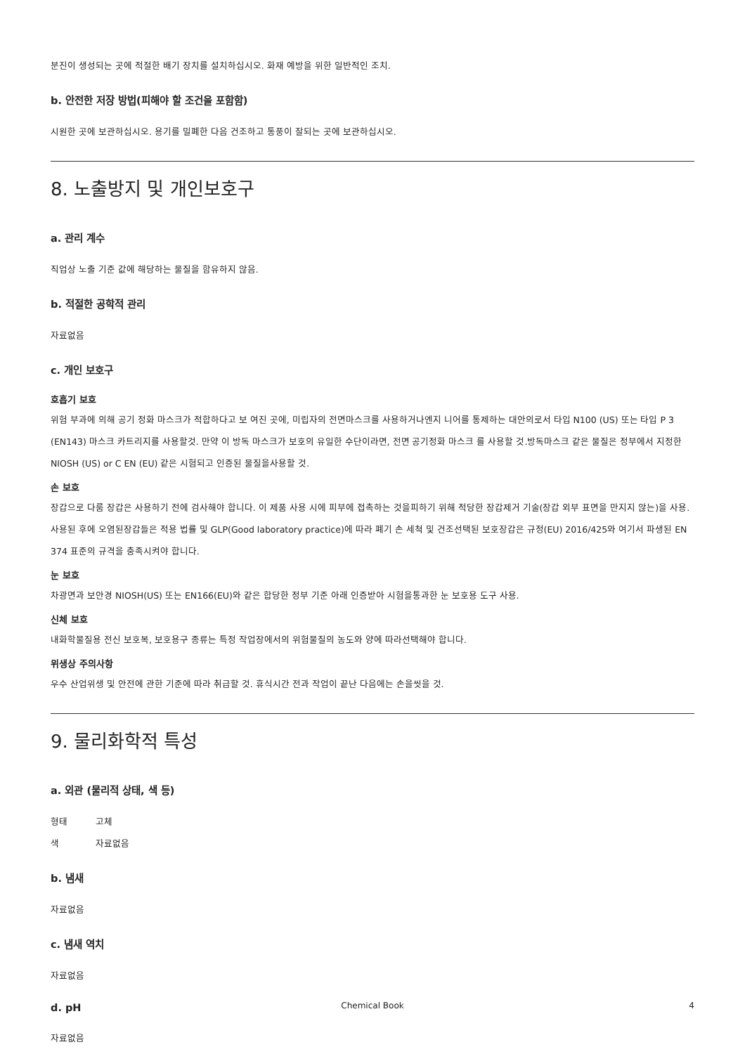분진이 생성되는 곳에 적절한 배기 장치를 설치하십시오. 화재 예방을 위한 일반적인 조치.
b. 안전한 저장 방법(피해야 할 조건을 포함함)
시원한 곳에 보관하십시오. 용기를 밀폐한 다음 건조하고 통풍이 잘되는 곳에 보관하십시오.
8. 노출방지 및 개인보호구
a. 관리 계수
직업상 노출 기준 값에 해당하는 물질을 함유하지 않음.
b. 적절한 공학적 관리
자료없음
c. 개인 보호구
호흡기 보호
위험 부과에 의해 공기 정화 마스크가 적합하다고 보 여진 곳에, 미립자의 전면마스크를 사용하거나엔지 니어를 통제하는 대안의로서 타입 N100 (US) 또는 타입 P 3 (EN143) 마스크 카트리지를 사용할것. 만약 이 방독 마스크가 보호의 유일한 수단이라면, 전면 공기정화 마스크 를 사용할 것.방독마스크 같은 물질은 정부에서 지정한 NIOSH (US) or C EN (EU) 같은 시험되고 인증된 물질을사용할 것.
손 보호
장갑으로 다룸 장갑은 사용하기 전에 검사해야 합니다. 이 제품 사용 시에 피부에 접촉하는 것을피하기 위해 적당한 장갑제거 기술(장갑 외부 표면을 만지지 않는)을 사용. 사용된 후에 오염된장갑들은 적용 법률 및 GLP(Good laboratory practice)에 따라 폐기 손 세척 및 건조선택된 보호장갑은 규정(EU) 2016/425와 여기서 파생된 EN 374 표준의 규격을 충족시켜야 합니다.
눈 보호
차광면과 보안경 NIOSH(US) 또는 EN166(EU)와 같은 합당한 정부 기준 아래 인증받아 시험을통과한 눈 보호용 도구 사용.
신체 보호
내화학물질용 전신 보호복, 보호용구 종류는 특정 작업장에서의 위험물질의 농도와 양에 따라선택해야 합니다.
위생상 주의사항
우수 산업위생 및 안전에 관한 기준에 따라 취급할 것. 휴식시간 전과 작업이 끝난 다음에는 손을씻을 것.
9. 물리화학적 특성
a. 외관 (물리적 상태, 색 등)
형태 고체
색 자료없음
b. 냄새
자료없음
c. 냄새 역치
자료없음
d. pH
자료없음
Chemical Book 4